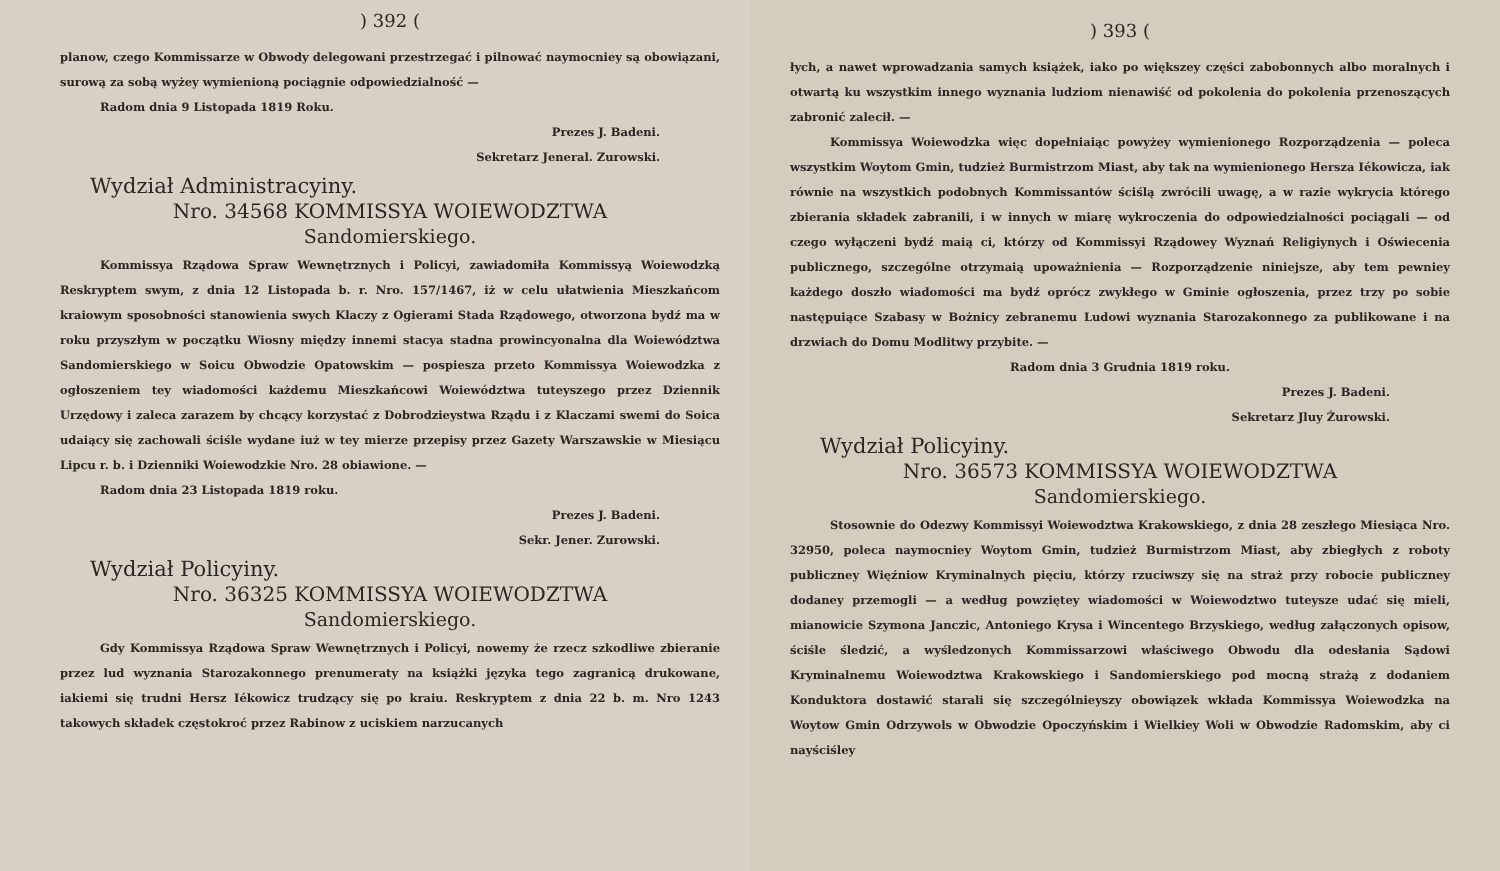) 392 (
planow, czego Kommissarze w Obwody delegowani przestrzegać i pilnować naymocniey są obowiązani, surową za sobą wyżey wymienioną pociągnie odpowiedzialność —
Radom dnia 9 Listopada 1819 Roku.
Prezes J. Badeni.
Sekretarz Jeneral. Zurowski.
Wydział Administracyiny.
Nro. 34568 KOMMISSYA WOIEWODZTWA
Sandomierskiego.
Kommissya Rządowa Spraw Wewnętrznych i Policyi, zawiadomiła Kommissyą Woiewodzką Reskryptem swym, z dnia 12 Listopada b. r. Nro. 157/1467, iż w celu ułatwienia Mieszkańcom kraiowym sposobności stanowienia swych Klaczy z Ogierami Stada Rządowego, otworzona bydź ma w roku przyszłym w początku Wiosny między innemi stacya stadna prowincyonalna dla Woiewództwa Sandomierskiego w Soicu Obwodzie Opatowskim — pospiesza przeto Kommissya Woiewodzka z ogłoszeniem tey wiadomości każdemu Mieszkańcowi Woiewództwa tuteyszego przez Dziennik Urzędowy i zaleca zarazem by chcący korzystać z Dobrodzieystwa Rządu i z Klaczami swemi do Soica udaiący się zachowali ściśle wydane iuż w tey mierze przepisy przez Gazety Warszawskie w Miesiącu Lipcu r. b. i Dzienniki Woiewodzkie Nro. 28 obiawione. —
Radom dnia 23 Listopada 1819 roku.
Prezes J. Badeni.
Sekr. Jener. Zurowski.
Wydział Policyiny.
Nro. 36325 KOMMISSYA WOIEWODZTWA
Sandomierskiego.
Gdy Kommissya Rządowa Spraw Wewnętrznych i Policyi, nowemy że rzecz szkodliwe zbieranie przez lud wyznania Starozakonnego prenumeraty na książki języka tego zagranicą drukowane, iakiemi się trudni Hersz Iékowicz trudzący się po kraiu. Reskryptem z dnia 22 b. m. Nro 1243 takowych składek częstokroć przez Rabinow z uciskiem narzucanych
) 393 (
łych, a nawet wprowadzania samych książek, iako po większey części zabobonnych albo moralnych i otwartą ku wszystkim innego wyznania ludziom nienawiść od pokolenia do pokolenia przenoszących zabronić zalecił. —
Kommissya Woiewodzka więc dopełniaiąc powyżey wymienionego Rozporządzenia — poleca wszystkim Woytom Gmin, tudzież Burmistrzom Miast, aby tak na wymienionego Hersza Iékowicza, iak równie na wszystkich podobnych Kommissantów ściślą zwrócili uwagę, a w razie wykrycia którego zbierania składek zabranili, i w innych w miarę wykroczenia do odpowiedzialności pociągali — od czego wyłączeni bydź maią ci, którzy od Kommissyi Rządowey Wyznań Religiynych i Oświecenia publicznego, szczególne otrzymaią upoważnienia — Rozporządzenie niniejsze, aby tem pewniey każdego doszło wiadomości ma bydź oprócz zwykłego w Gminie ogłoszenia, przez trzy po sobie następuiące Szabasy w Bożnicy zebranemu Ludowi wyznania Starozakonnego za publikowane i na drzwiach do Domu Modlitwy przybite. —
Radom dnia 3 Grudnia 1819 roku.
Prezes J. Badeni.
Sekretarz Jluy Żurowski.
Wydział Policyiny.
Nro. 36573 KOMMISSYA WOIEWODZTWA
Sandomierskiego.
Stosownie do Odezwy Kommissyi Woiewodztwa Krakowskiego, z dnia 28 zeszłego Miesiąca Nro. 32950, poleca naymocniey Woytom Gmin, tudzież Burmistrzom Miast, aby zbiegłych z roboty publiczney Więźniow Kryminalnych pięciu, którzy rzuciwszy się na straż przy robocie publiczney dodaney przemogli — a według powziętey wiadomości w Woiewodztwo tuteysze udać się mieli, mianowicie Szymona Janczic, Antoniego Krysa i Wincentego Brzyskiego, według załączonych opisow, ściśle śledzić, a wyśledzonych Kommissarzowi właściwego Obwodu dla odesłania Sądowi Kryminalnemu Woiewodztwa Krakowskiego i Sandomierskiego pod mocną strażą z dodaniem Konduktora dostawić starali się szczególnieyszy obowiązek wkłada Kommissya Woiewodzka na Woytow Gmin Odrzywols w Obwodzie Opoczyńskim i Wielkiey Woli w Obwodzie Radomskim, aby ci nayściśley